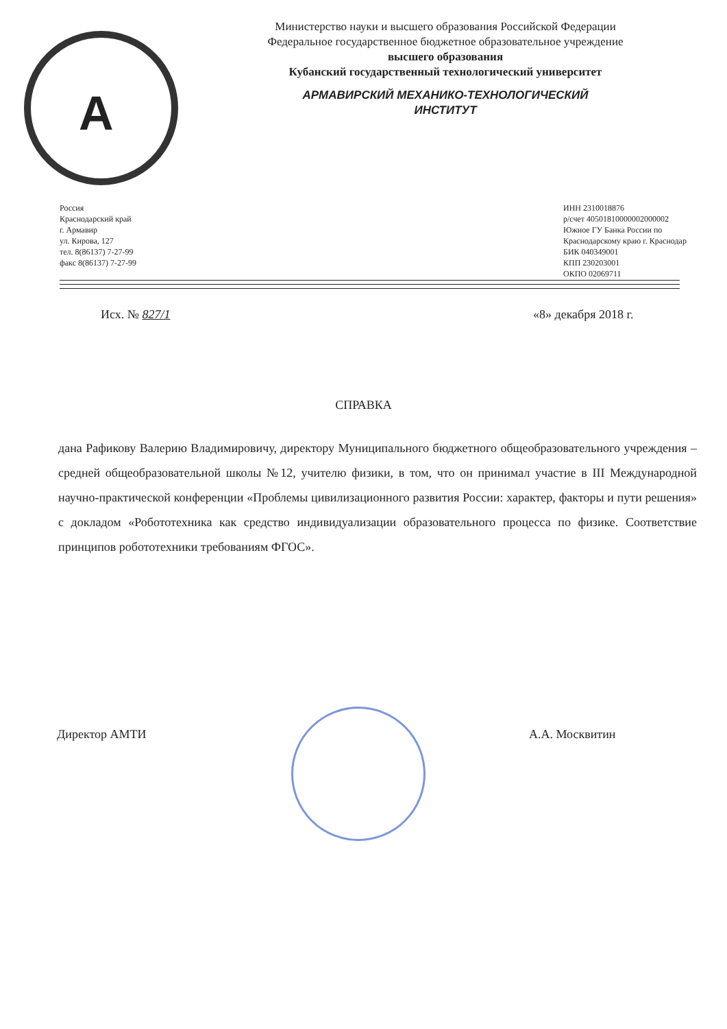А
Министерство науки и высшего образования Российской Федерации
Федеральное государственное бюджетное образовательное учреждение
высшего образования
Кубанский государственный технологический университет
АРМАВИРСКИЙ МЕХАНИКО-ТЕХНОЛОГИЧЕСКИЙ
ИНСТИТУТ
Россия
Краснодарский край
г. Армавир
ул. Кирова, 127
тел. 8(86137) 7-27-99
факс 8(86137) 7-27-99
ИНН 2310018876
р/счет 40501810000002000002
Южное ГУ Банка России по
Краснодарскому краю г. Краснодар
БИК 040349001
КПП 230203001
ОКПО 02069711
Исх. № 827/1 «8» декабря 2018 г.
СПРАВКА
дана Рафикову Валерию Владимировичу, директору Муниципального бюджетного общеобразовательного учреждения – средней общеобразовательной школы №12, учителю физики, в том, что он принимал участие в III Международной научно-практической конференции «Проблемы цивилизационного развития России: характер, факторы и пути решения» с докладом «Робототехника как средство индивидуализации образовательного процесса по физике. Соответствие принципов робототехники требованиям ФГОС».
Директор АМТИ А.А. Москвитин